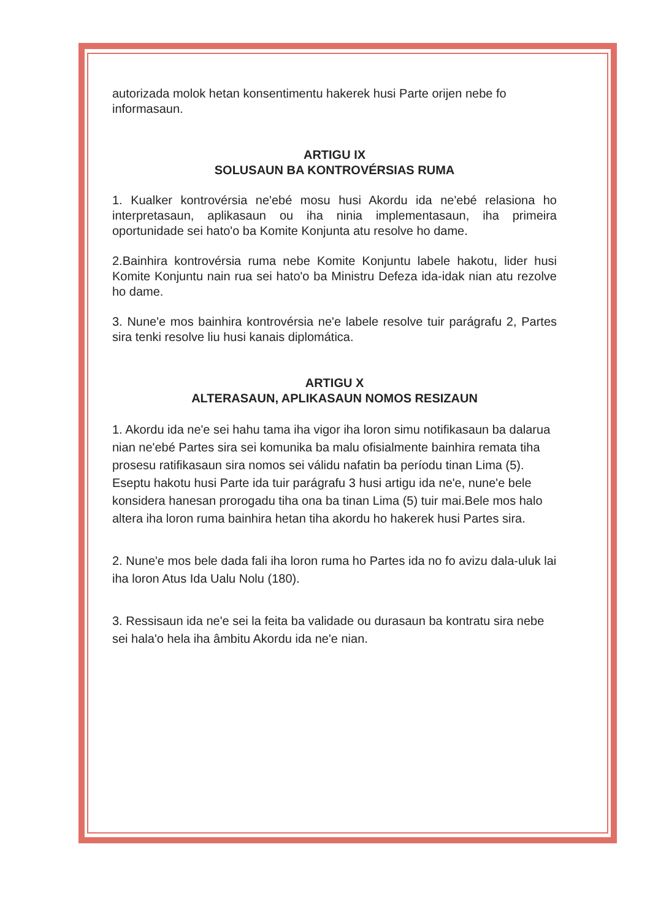autorizada molok hetan konsentimentu hakerek husi Parte orijen nebe fo informasaun.
ARTIGU IX
SOLUSAUN BA KONTROVÉRSIAS RUMA
1. Kualker kontrovérsia ne'ebé mosu husi Akordu ida ne'ebé relasiona ho interpretasaun, aplikasaun ou iha ninia implementasaun, iha primeira oportunidade sei hato'o ba Komite Konjunta atu resolve ho dame.
2.Bainhira kontrovérsia ruma nebe Komite Konjuntu labele hakotu, lider husi Komite Konjuntu nain rua sei hato'o ba Ministru Defeza ida-idak nian atu rezolve ho dame.
3. Nune'e mos bainhira kontrovérsia ne'e labele resolve tuir parágrafu 2, Partes sira tenki resolve liu husi kanais diplomática.
ARTIGU X
ALTERASAUN, APLIKASAUN NOMOS RESIZAUN
1. Akordu ida ne'e sei hahu tama iha vigor iha loron simu notifikasaun ba dalarua nian ne'ebé Partes sira sei komunika ba malu ofisialmente bainhira remata tiha prosesu ratifikasaun sira nomos sei válidu nafatin ba períodu tinan Lima (5). Eseptu hakotu husi Parte ida tuir parágrafu 3 husi artigu ida ne'e, nune'e bele konsidera hanesan prorogadu tiha ona ba tinan Lima (5) tuir mai.Bele mos halo altera iha loron ruma bainhira hetan tiha akordu ho hakerek husi Partes sira.
2. Nune'e mos bele dada fali iha loron ruma ho Partes ida no fo avizu dala-uluk lai iha loron Atus Ida Ualu Nolu (180).
3. Ressisaun ida ne'e sei la feita ba validade ou durasaun ba kontratu sira nebe sei hala'o hela iha âmbitu Akordu ida ne'e nian.